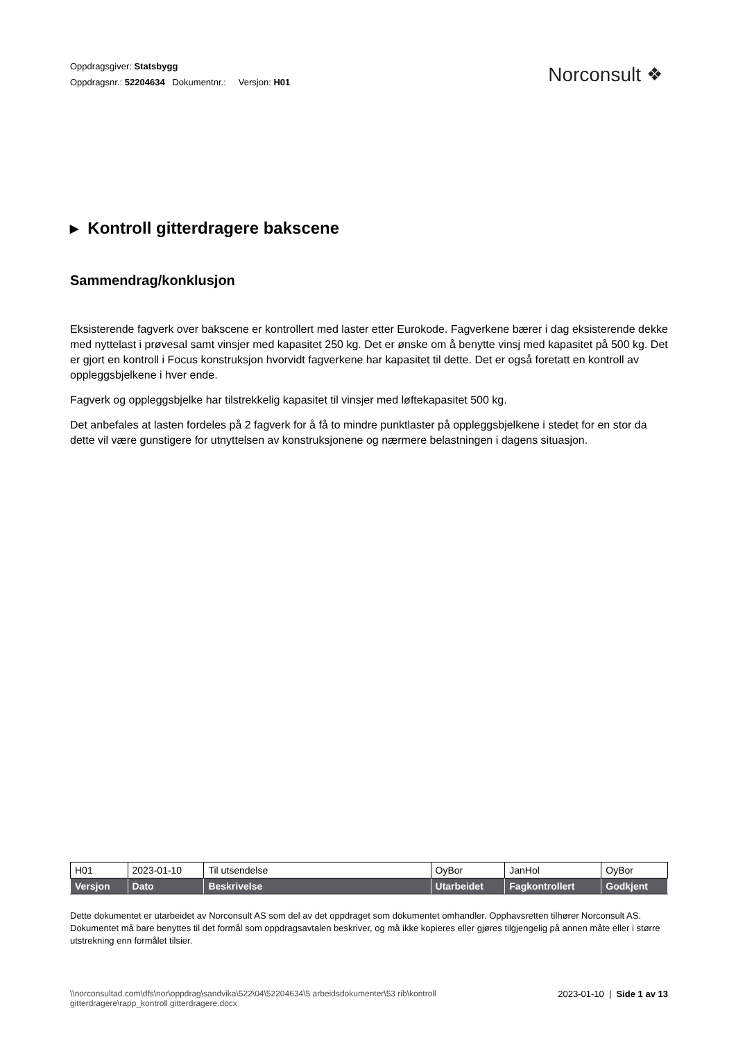Oppdragsgiver: Statsbygg
Oppdragsnr.: 52204634 Dokumentnr.: Versjon: H01
Norconsult ❖
▸ Kontroll gitterdragere bakscene
Sammendrag/konklusjon
Eksisterende fagverk over bakscene er kontrollert med laster etter Eurokode. Fagverkene bærer i dag eksisterende dekke med nyttelast i prøvesal samt vinsjer med kapasitet 250 kg. Det er ønske om å benytte vinsj med kapasitet på 500 kg. Det er gjort en kontroll i Focus konstruksjon hvorvidt fagverkene har kapasitet til dette. Det er også foretatt en kontroll av oppleggsbjelkene i hver ende.
Fagverk og oppleggsbjelke har tilstrekkelig kapasitet til vinsjer med løftekapasitet 500 kg.
Det anbefales at lasten fordeles på 2 fagverk for å få to mindre punktlaster på oppleggsbjelkene i stedet for en stor da dette vil være gunstigere for utnyttelsen av konstruksjonene og nærmere belastningen i dagens situasjon.
| H01 | 2023-01-10 | Til utsendelse | OyBor | JanHol | OyBor |
| Versjon | Dato | Beskrivelse | Utarbeidet | Fagkontrollert | Godkjent |
Dette dokumentet er utarbeidet av Norconsult AS som del av det oppdraget som dokumentet omhandler. Opphavsretten tilhører Norconsult AS. Dokumentet må bare benyttes til det formål som oppdragsavtalen beskriver, og må ikke kopieres eller gjøres tilgjengelig på annen måte eller i større utstrekning enn formålet tilsier.
\\norconsultad.com\dfs\nor\oppdrag\sandvika\522\04\52204634\5 arbeidsdokumenter\53 rib\kontroll
gitterdragere\rapp_kontroll gitterdragere.docx
2023-01-10 | Side 1 av 13